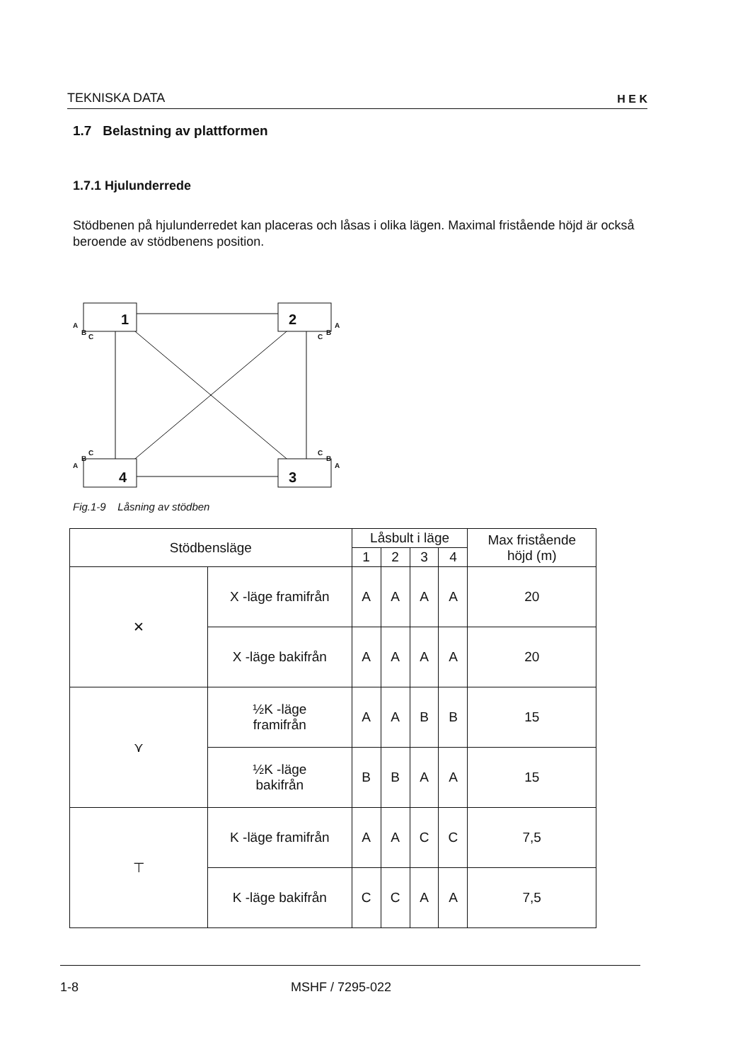TEKNISKA DATA H E K
1.7 Belastning av plattformen
1.7.1 Hjulunderrede
Stödbenen på hjulunderredet kan placeras och låsas i olika lägen. Maximal fristående höjd är också beroende av stödbenens position.
1
2
3
4
A
B
C
A
B
C
A
B
C
A
B
C
Fig.1-9 Låsning av stödben
| Stödbensläge | | Låsbult i läge | | | | Max fristående höjd (m) |
| --- | --- | --- | --- | --- | --- | --- |
| | | 1 | 2 | 3 | 4 | |
| ✕ | X -läge framifrån | A | A | A | A | 20 |
| | X -läge bakifrån | A | A | A | A | 20 |
| ⋎ | ½K -läge framifrån | A | A | B | B | 15 |
| | ½K -läge bakifrån | B | B | A | A | 15 |
| ⊤ | K -läge framifrån | A | A | C | C | 7,5 |
| | K -läge bakifrån | C | C | A | A | 7,5 |
1-8 MSHF / 7295-022